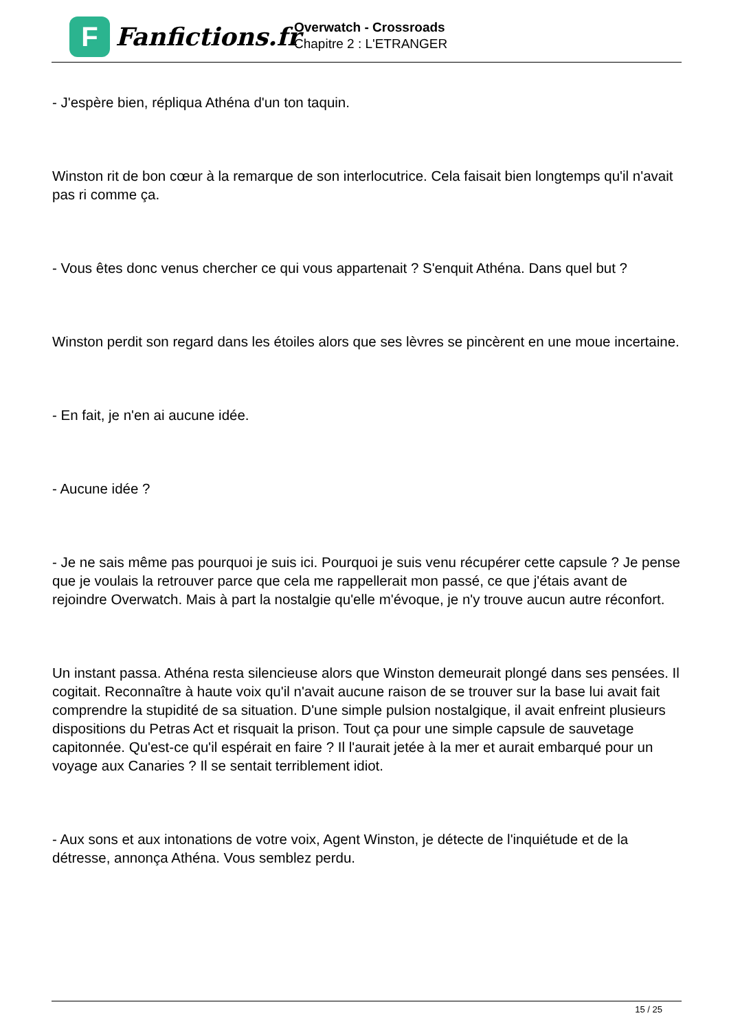F
Fanfictions.fr
Overwatch - Crossroads
Chapitre 2 : L'ETRANGER
- J'espère bien, répliqua Athéna d'un ton taquin.
Winston rit de bon cœur à la remarque de son interlocutrice. Cela faisait bien longtemps qu'il n'avait pas ri comme ça.
- Vous êtes donc venus chercher ce qui vous appartenait ? S'enquit Athéna. Dans quel but ?
Winston perdit son regard dans les étoiles alors que ses lèvres se pincèrent en une moue incertaine.
- En fait, je n'en ai aucune idée.
- Aucune idée ?
- Je ne sais même pas pourquoi je suis ici. Pourquoi je suis venu récupérer cette capsule ? Je pense que je voulais la retrouver parce que cela me rappellerait mon passé, ce que j'étais avant de rejoindre Overwatch. Mais à part la nostalgie qu'elle m'évoque, je n'y trouve aucun autre réconfort.
Un instant passa. Athéna resta silencieuse alors que Winston demeurait plongé dans ses pensées. Il cogitait. Reconnaître à haute voix qu'il n'avait aucune raison de se trouver sur la base lui avait fait comprendre la stupidité de sa situation. D'une simple pulsion nostalgique, il avait enfreint plusieurs dispositions du Petras Act et risquait la prison. Tout ça pour une simple capsule de sauvetage capitonnée. Qu'est-ce qu'il espérait en faire ? Il l'aurait jetée à la mer et aurait embarqué pour un voyage aux Canaries ? Il se sentait terriblement idiot.
- Aux sons et aux intonations de votre voix, Agent Winston, je détecte de l'inquiétude et de la détresse, annonça Athéna. Vous semblez perdu.
15 / 25